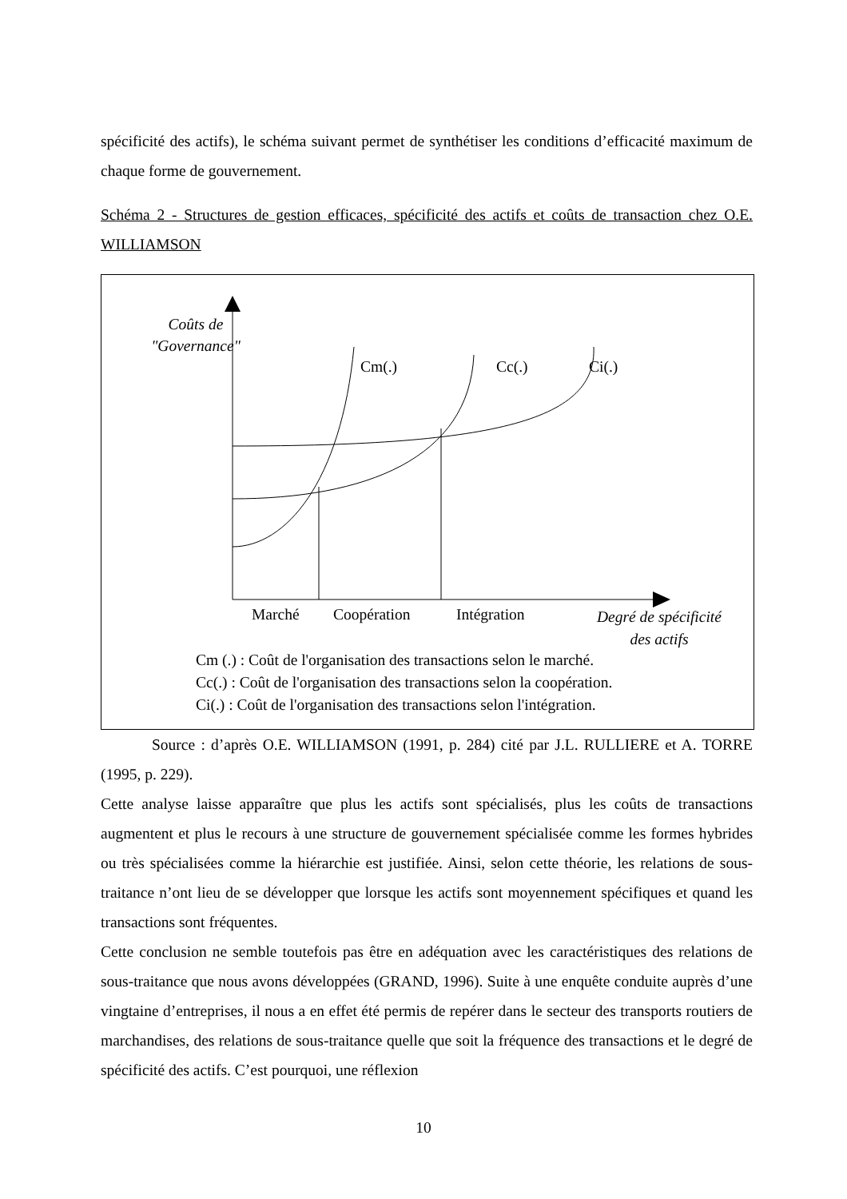spécificité des actifs), le schéma suivant permet de synthétiser les conditions d’efficacité maximum de chaque forme de gouvernement.
Schéma 2 - Structures de gestion efficaces, spécificité des actifs et coûts de transaction chez O.E. WILLIAMSON
Coûts de
"Governance"
Cm(.) Cc(.) Ci(.)
Marché Coopération Intégration
Degré de spécificité
des actifs
Cm (.) : Coût de l'organisation des transactions selon le marché.
Cc(.) : Coût de l'organisation des transactions selon la coopération.
Ci(.) : Coût de l'organisation des transactions selon l'intégration.
Source : d’après O.E. WILLIAMSON (1991, p. 284) cité par J.L. RULLIERE et A. TORRE (1995, p. 229).
Cette analyse laisse apparaître que plus les actifs sont spécialisés, plus les coûts de transactions augmentent et plus le recours à une structure de gouvernement spécialisée comme les formes hybrides ou très spécialisées comme la hiérarchie est justifiée. Ainsi, selon cette théorie, les relations de sous-traitance n’ont lieu de se développer que lorsque les actifs sont moyennement spécifiques et quand les transactions sont fréquentes.
Cette conclusion ne semble toutefois pas être en adéquation avec les caractéristiques des relations de sous-traitance que nous avons développées (GRAND, 1996). Suite à une enquête conduite auprès d’une vingtaine d’entreprises, il nous a en effet été permis de repérer dans le secteur des transports routiers de marchandises, des relations de sous-traitance quelle que soit la fréquence des transactions et le degré de spécificité des actifs. C’est pourquoi, une réflexion
10